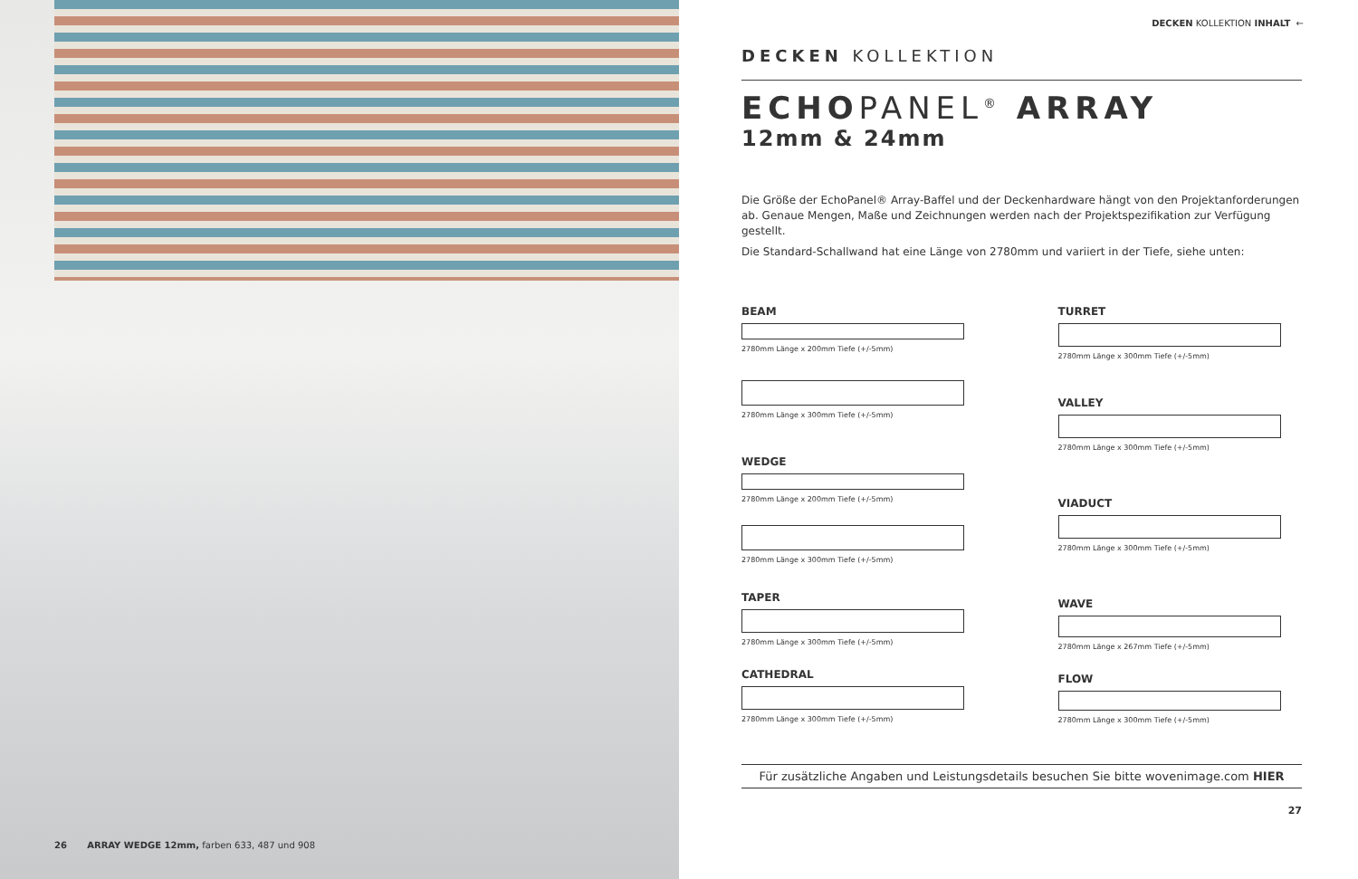26 ARRAY WEDGE 12mm, farben 633, 487 und 908
DECKEN KOLLEKTION INHALT ←
DECKEN KOLLEKTION
ECHOPANEL<sup>®</sup> ARRAY
12mm & 24mm
Die Größe der EchoPanel® Array-Baffel und der Deckenhardware hängt von den Projektanforderungen ab. Genaue Mengen, Maße und Zeichnungen werden nach der Projektspezifikation zur Verfügung gestellt.
Die Standard-Schallwand hat eine Länge von 2780mm und variiert in der Tiefe, siehe unten:
BEAM
2780mm Länge x 200mm Tiefe (+/-5mm)
2780mm Länge x 300mm Tiefe (+/-5mm)
WEDGE
2780mm Länge x 200mm Tiefe (+/-5mm)
2780mm Länge x 300mm Tiefe (+/-5mm)
TAPER
2780mm Länge x 300mm Tiefe (+/-5mm)
CATHEDRAL
2780mm Länge x 300mm Tiefe (+/-5mm)
TURRET
2780mm Länge x 300mm Tiefe (+/-5mm)
VALLEY
2780mm Länge x 300mm Tiefe (+/-5mm)
VIADUCT
2780mm Länge x 300mm Tiefe (+/-5mm)
WAVE
2780mm Länge x 267mm Tiefe (+/-5mm)
FLOW
2780mm Länge x 300mm Tiefe (+/-5mm)
Für zusätzliche Angaben und Leistungsdetails besuchen Sie bitte wovenimage.com HIER
27